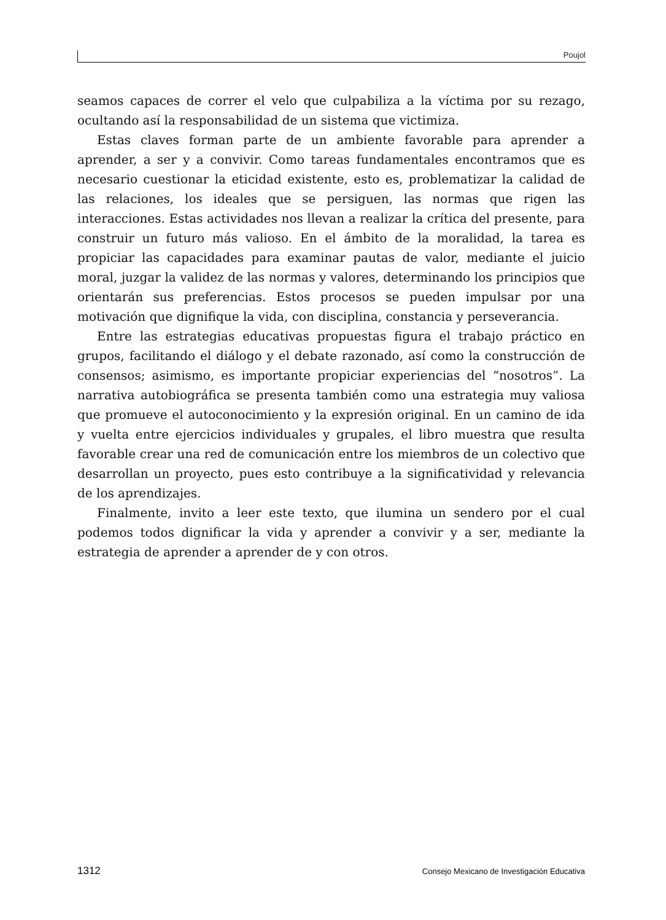Poujol
seamos capaces de correr el velo que culpabiliza a la víctima por su rezago, ocultando así la responsabilidad de un sistema que victimiza.
Estas claves forman parte de un ambiente favorable para aprender a aprender, a ser y a convivir. Como tareas fundamentales encontramos que es necesario cuestionar la eticidad existente, esto es, problematizar la calidad de las relaciones, los ideales que se persiguen, las normas que rigen las interacciones. Estas actividades nos llevan a realizar la crítica del presente, para construir un futuro más valioso. En el ámbito de la moralidad, la tarea es propiciar las capacidades para examinar pautas de valor, mediante el juicio moral, juzgar la validez de las normas y valores, determinando los principios que orientarán sus preferencias. Estos procesos se pueden impulsar por una motivación que dignifique la vida, con disciplina, constancia y perseverancia.
Entre las estrategias educativas propuestas figura el trabajo práctico en grupos, facilitando el diálogo y el debate razonado, así como la construcción de consensos; asimismo, es importante propiciar experiencias del “nosotros”. La narrativa autobiográfica se presenta también como una estrategia muy valiosa que promueve el autoconocimiento y la expresión original. En un camino de ida y vuelta entre ejercicios individuales y grupales, el libro muestra que resulta favorable crear una red de comunicación entre los miembros de un colectivo que desarrollan un proyecto, pues esto contribuye a la significatividad y relevancia de los aprendizajes.
Finalmente, invito a leer este texto, que ilumina un sendero por el cual podemos todos dignificar la vida y aprender a convivir y a ser, mediante la estrategia de aprender a aprender de y con otros.
1312 Consejo Mexicano de Investigación Educativa